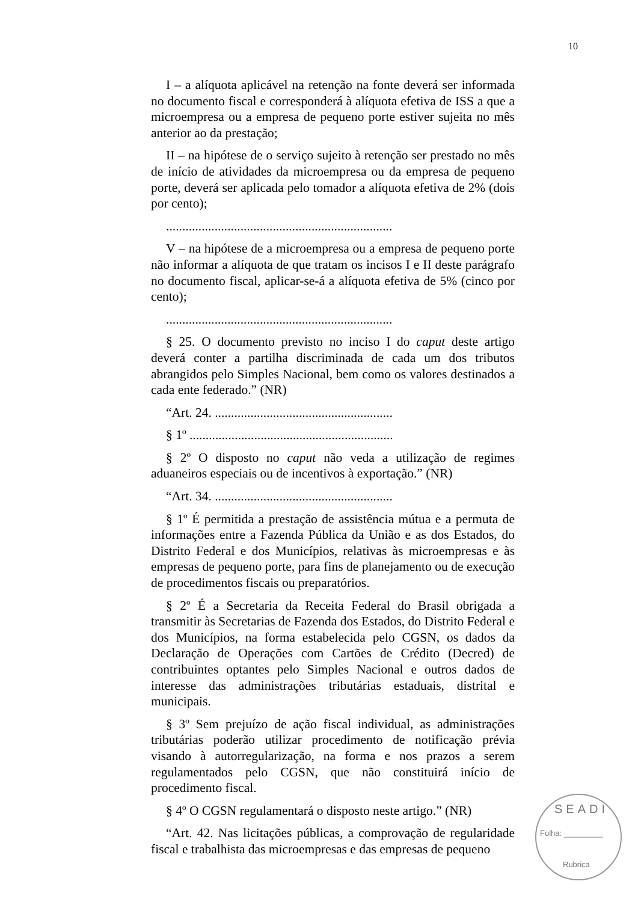10
I – a alíquota aplicável na retenção na fonte deverá ser informada no documento fiscal e corresponderá à alíquota efetiva de ISS a que a microempresa ou a empresa de pequeno porte estiver sujeita no mês anterior ao da prestação;
II – na hipótese de o serviço sujeito à retenção ser prestado no mês de início de atividades da microempresa ou da empresa de pequeno porte, deverá ser aplicada pelo tomador a alíquota efetiva de 2% (dois por cento);
......................................................................
V – na hipótese de a microempresa ou a empresa de pequeno porte não informar a alíquota de que tratam os incisos I e II deste parágrafo no documento fiscal, aplicar-se-á a alíquota efetiva de 5% (cinco por cento);
......................................................................
§ 25. O documento previsto no inciso I do caput deste artigo deverá conter a partilha discriminada de cada um dos tributos abrangidos pelo Simples Nacional, bem como os valores destinados a cada ente federado.” (NR)
“Art. 24. .......................................................
§ 1º ...............................................................
§ 2º O disposto no caput não veda a utilização de regimes aduaneiros especiais ou de incentivos à exportação.” (NR)
“Art. 34. .......................................................
§ 1º É permitida a prestação de assistência mútua e a permuta de informações entre a Fazenda Pública da União e as dos Estados, do Distrito Federal e dos Municípios, relativas às microempresas e às empresas de pequeno porte, para fins de planejamento ou de execução de procedimentos fiscais ou preparatórios.
§ 2º É a Secretaria da Receita Federal do Brasil obrigada a transmitir às Secretarias de Fazenda dos Estados, do Distrito Federal e dos Municípios, na forma estabelecida pelo CGSN, os dados da Declaração de Operações com Cartões de Crédito (Decred) de contribuintes optantes pelo Simples Nacional e outros dados de interesse das administrações tributárias estaduais, distrital e municipais.
§ 3º Sem prejuízo de ação fiscal individual, as administrações tributárias poderão utilizar procedimento de notificação prévia visando à autorregularização, na forma e nos prazos a serem regulamentados pelo CGSN, que não constituirá início de procedimento fiscal.
§ 4º O CGSN regulamentará o disposto neste artigo.” (NR)
“Art. 42. Nas licitações públicas, a comprovação de regularidade fiscal e trabalhista das microempresas e das empresas de pequeno
SEADI
Folha: _________
Rubrica